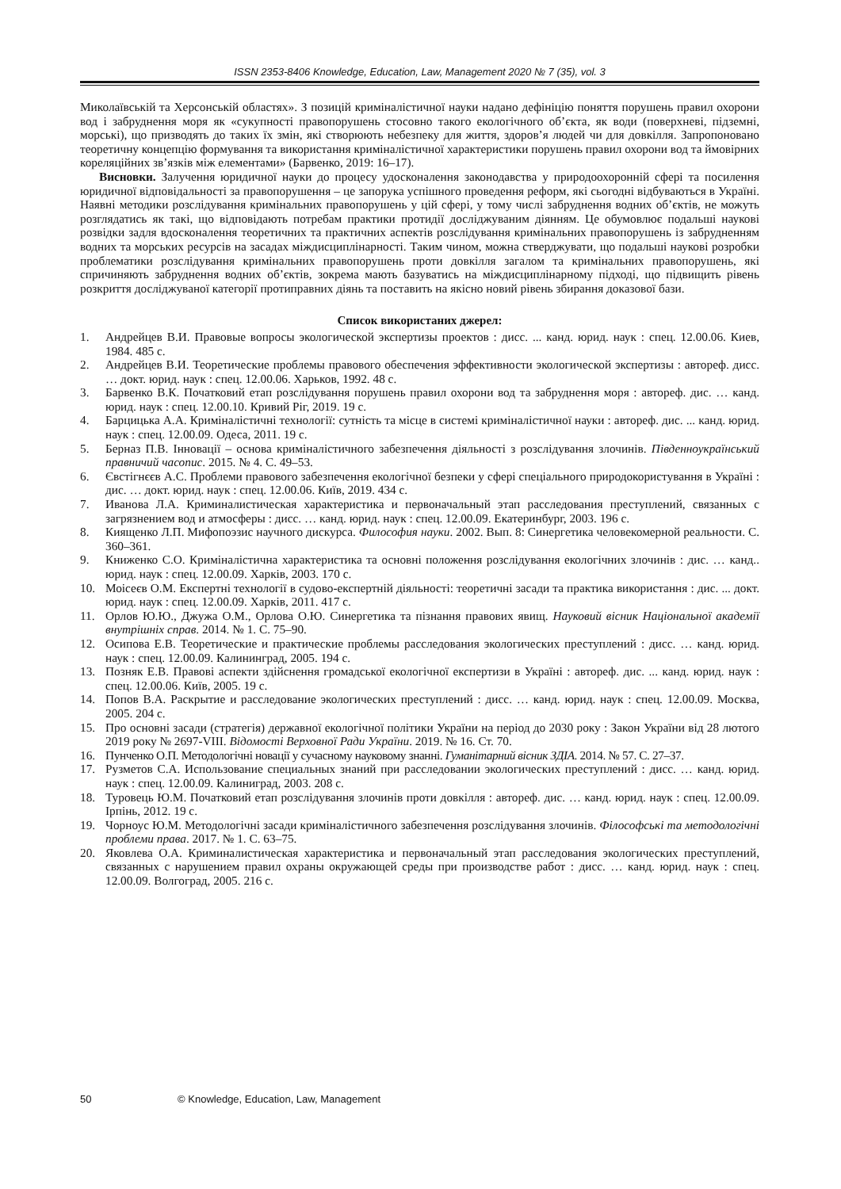ISSN 2353-8406 Knowledge, Education, Law, Management 2020 № 7 (35), vol. 3
Миколаївській та Херсонській областях». З позицій криміналістичної науки надано дефініцію поняття порушень правил охорони вод і забруднення моря як «сукупності правопорушень стосовно такого екологічного об’єкта, як води (поверхневі, підземні, морські), що призводять до таких їх змін, які створюють небезпеку для життя, здоров’я людей чи для довкілля. Запропоновано теоретичну концепцію формування та використання криміналістичної характеристики порушень правил охорони вод та ймовірних кореляційних зв’язків між елементами» (Барвенко, 2019: 16–17).
Висновки. Залучення юридичної науки до процесу удосконалення законодавства у природоохоронній сфері та посилення юридичної відповідальності за правопорушення – це запорука успішного проведення реформ, які сьогодні відбуваються в Україні. Наявні методики розслідування кримінальних правопорушень у цій сфері, у тому числі забруднення водних об’єктів, не можуть розглядатись як такі, що відповідають потребам практики протидії досліджуваним діянням. Це обумовлює подальші наукові розвідки задля вдосконалення теоретичних та практичних аспектів розслідування кримінальних правопорушень із забрудненням водних та морських ресурсів на засадах міждисциплінарності. Таким чином, можна стверджувати, що подальші наукові розробки проблематики розслідування кримінальних правопорушень проти довкілля загалом та кримінальних правопорушень, які спричиняють забруднення водних об’єктів, зокрема мають базуватись на міждисциплінарному підході, що підвищить рівень розкриття досліджуваної категорії протиправних діянь та поставить на якісно новий рівень збирання доказової бази.
Список використаних джерел:
1. Андрейцев В.И. Правовые вопросы экологической экспертизы проектов : дисс. ... канд. юрид. наук : спец. 12.00.06. Киев, 1984. 485 с.
2. Андрейцев В.И. Теоретические проблемы правового обеспечения эффективности экологической экспертизы : автореф. дисс. … докт. юрид. наук : спец. 12.00.06. Харьков, 1992. 48 с.
3. Барвенко В.К. Початковий етап розслідування порушень правил охорони вод та забруднення моря : автореф. дис. … канд. юрид. наук : спец. 12.00.10. Кривий Ріг, 2019. 19 с.
4. Барцицька А.А. Криміналістичні технології: сутність та місце в системі криміналістичної науки : автореф. дис. ... канд. юрид. наук : спец. 12.00.09. Одеса, 2011. 19 с.
5. Берназ П.В. Інновації – основа криміналістичного забезпечення діяльності з розслідування злочинів. Південноукраїнський правничий часопис. 2015. № 4. С. 49–53.
6. Євстігнєєв А.С. Проблеми правового забезпечення екологічної безпеки у сфері спеціального природокористування в Україні : дис. … докт. юрид. наук : спец. 12.00.06. Київ, 2019. 434 с.
7. Иванова Л.А. Криминалистическая характеристика и первоначальный этап расследования преступлений, связанных с загрязнением вод и атмосферы : дисс. … канд. юрид. наук : спец. 12.00.09. Екатеринбург, 2003. 196 с.
8. Киященко Л.П. Мифопоэзис научного дискурса. Философия науки. 2002. Вып. 8: Синергетика человекомерной реальности. С. 360–361.
9. Книженко С.О. Криміналістична характеристика та основні положення розслідування екологічних злочинів : дис. … канд.. юрид. наук : спец. 12.00.09. Харків, 2003. 170 с.
10. Моісеєв О.М. Експертні технології в судово-експертній діяльності: теоретичні засади та практика використання : дис. ... докт. юрид. наук : спец. 12.00.09. Харків, 2011. 417 с.
11. Орлов Ю.Ю., Джужа О.М., Орлова О.Ю. Синергетика та пізнання правових явищ. Науковий вісник Національної академії внутрішніх справ. 2014. № 1. С. 75–90.
12. Осипова Е.В. Теоретические и практические проблемы расследования экологических преступлений : дисс. … канд. юрид. наук : спец. 12.00.09. Калининград, 2005. 194 с.
13. Позняк Е.В. Правові аспекти здійснення громадської екологічної експертизи в Україні : автореф. дис. ... канд. юрид. наук : спец. 12.00.06. Київ, 2005. 19 с.
14. Попов В.А. Раскрытие и расследование экологических преступлений : дисс. … канд. юрид. наук : спец. 12.00.09. Москва, 2005. 204 с.
15. Про основні засади (стратегія) державної екологічної політики України на період до 2030 року : Закон України від 28 лютого 2019 року № 2697-VIII. Відомості Верховної Ради України. 2019. № 16. Ст. 70.
16. Пунченко О.П. Методологічні новації у сучасному науковому знанні. Гуманітарний вісник ЗДІА. 2014. № 57. С. 27–37.
17. Рузметов С.А. Использование специальных знаний при расследовании экологических преступлений : дисс. … канд. юрид. наук : спец. 12.00.09. Калиниград, 2003. 208 с.
18. Туровець Ю.М. Початковий етап розслідування злочинів проти довкілля : автореф. дис. … канд. юрид. наук : спец. 12.00.09. Ірпінь, 2012. 19 с.
19. Чорноус Ю.М. Методологічні засади криміналістичного забезпечення розслідування злочинів. Філософські та методологічні проблеми права. 2017. № 1. С. 63–75.
20. Яковлева О.А. Криминалистическая характеристика и первоначальный этап расследования экологических преступлений, связанных с нарушением правил охраны окружающей среды при производстве работ : дисс. … канд. юрид. наук : спец. 12.00.09. Волгоград, 2005. 216 с.
50 © Knowledge, Education, Law, Management